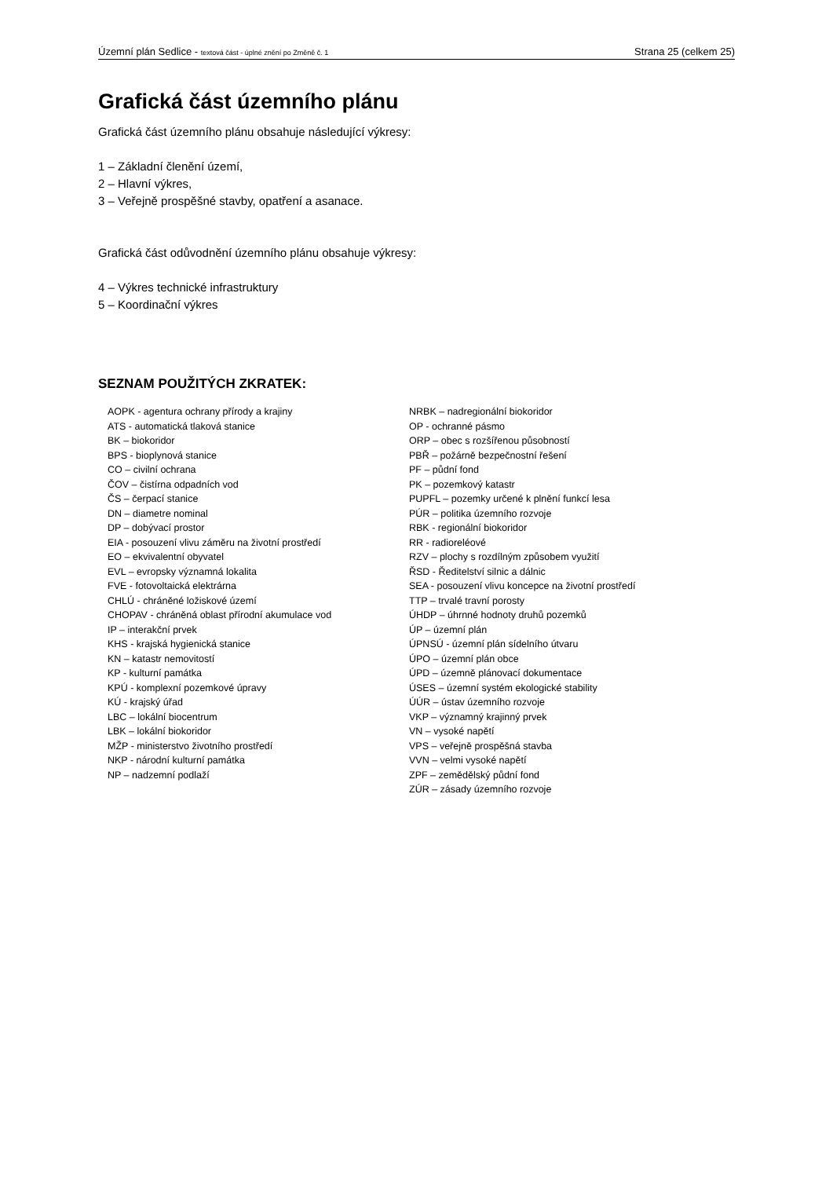Územní plán Sedlice - textová část - úplné znění po Změně č. 1 Strana 25 (celkem 25)
Grafická část územního plánu
Grafická část územního plánu obsahuje následující výkresy:
1 – Základní členění území,
2 – Hlavní výkres,
3 – Veřejně prospěšné stavby, opatření a asanace.
Grafická část odůvodnění územního plánu obsahuje výkresy:
4 – Výkres technické infrastruktury
5 – Koordinační výkres
SEZNAM POUŽITÝCH ZKRATEK:
AOPK - agentura ochrany přírody a krajiny
ATS - automatická tlaková stanice
BK – biokoridor
BPS - bioplynová stanice
CO – civilní ochrana
ČOV – čistírna odpadních vod
ČS – čerpací stanice
DN – diametre nominal
DP – dobývací prostor
EIA - posouzení vlivu záměru na životní prostředí
EO – ekvivalentní obyvatel
EVL – evropsky významná lokalita
FVE - fotovoltaická elektrárna
CHLÚ - chráněné ložiskové území
CHOPAV - chráněná oblast přírodní akumulace vod
IP – interakční prvek
KHS - krajská hygienická stanice
KN – katastr nemovitostí
KP - kulturní památka
KPÚ - komplexní pozemkové úpravy
KÚ - krajský úřad
LBC – lokální biocentrum
LBK – lokální biokoridor
MŽP - ministerstvo životního prostředí
NKP - národní kulturní památka
NP – nadzemní podlaží
NRBK – nadregionální biokoridor
OP - ochranné pásmo
ORP – obec s rozšířenou působností
PBŘ – požárně bezpečnostní řešení
PF – půdní fond
PK – pozemkový katastr
PUPFL – pozemky určené k plnění funkcí lesa
PÚR – politika územního rozvoje
RBK - regionální biokoridor
RR - radioreléové
RZV – plochy s rozdílným způsobem využití
ŘSD - Ředitelství silnic a dálnic
SEA - posouzení vlivu koncepce na životní prostředí
TTP – trvalé travní porosty
ÚHDP – úhrnné hodnoty druhů pozemků
ÚP – územní plán
ÚPNSÚ - územní plán sídelního útvaru
ÚPO – územní plán obce
ÚPD – územně plánovací dokumentace
ÚSES – územní systém ekologické stability
ÚÚR – ústav územního rozvoje
VKP – významný krajinný prvek
VN – vysoké napětí
VPS – veřejně prospěšná stavba
VVN – velmi vysoké napětí
ZPF – zemědělský půdní fond
ZÚR – zásady územního rozvoje